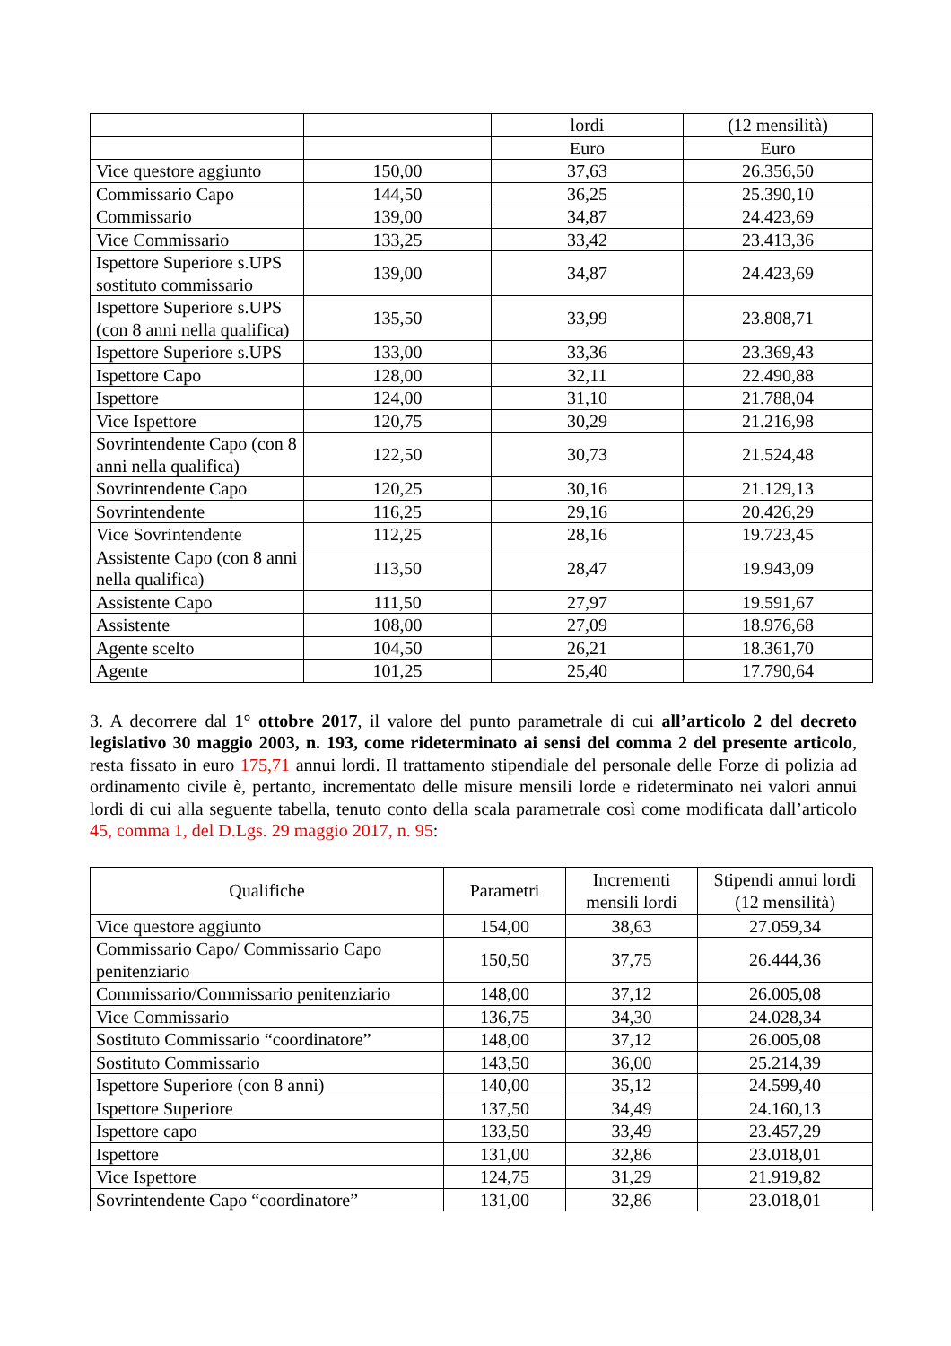| | | lordi | (12 mensilità) |
| | | Euro | Euro |
| Vice questore aggiunto | 150,00 | 37,63 | 26.356,50 |
| Commissario Capo | 144,50 | 36,25 | 25.390,10 |
| Commissario | 139,00 | 34,87 | 24.423,69 |
| Vice Commissario | 133,25 | 33,42 | 23.413,36 |
| Ispettore Superiore s.UPS sostituto commissario | 139,00 | 34,87 | 24.423,69 |
| Ispettore Superiore s.UPS (con 8 anni nella qualifica) | 135,50 | 33,99 | 23.808,71 |
| Ispettore Superiore s.UPS | 133,00 | 33,36 | 23.369,43 |
| Ispettore Capo | 128,00 | 32,11 | 22.490,88 |
| Ispettore | 124,00 | 31,10 | 21.788,04 |
| Vice Ispettore | 120,75 | 30,29 | 21.216,98 |
| Sovrintendente Capo (con 8 anni nella qualifica) | 122,50 | 30,73 | 21.524,48 |
| Sovrintendente Capo | 120,25 | 30,16 | 21.129,13 |
| Sovrintendente | 116,25 | 29,16 | 20.426,29 |
| Vice Sovrintendente | 112,25 | 28,16 | 19.723,45 |
| Assistente Capo (con 8 anni nella qualifica) | 113,50 | 28,47 | 19.943,09 |
| Assistente Capo | 111,50 | 27,97 | 19.591,67 |
| Assistente | 108,00 | 27,09 | 18.976,68 |
| Agente scelto | 104,50 | 26,21 | 18.361,70 |
| Agente | 101,25 | 25,40 | 17.790,64 |
3. A decorrere dal 1° ottobre 2017, il valore del punto parametrale di cui all’articolo 2 del decreto legislativo 30 maggio 2003, n. 193, come rideterminato ai sensi del comma 2 del presente articolo, resta fissato in euro 175,71 annui lordi. Il trattamento stipendiale del personale delle Forze di polizia ad ordinamento civile è, pertanto, incrementato delle misure mensili lorde e rideterminato nei valori annui lordi di cui alla seguente tabella, tenuto conto della scala parametrale così come modificata dall’articolo 45, comma 1, del D.Lgs. 29 maggio 2017, n. 95:
| Qualifiche | Parametri | Incrementi mensili lordi | Stipendi annui lordi (12 mensilità) |
| --- | --- | --- | --- |
| Vice questore aggiunto | 154,00 | 38,63 | 27.059,34 |
| Commissario Capo/ Commissario Capo penitenziario | 150,50 | 37,75 | 26.444,36 |
| Commissario/Commissario penitenziario | 148,00 | 37,12 | 26.005,08 |
| Vice Commissario | 136,75 | 34,30 | 24.028,34 |
| Sostituto Commissario “coordinatore” | 148,00 | 37,12 | 26.005,08 |
| Sostituto Commissario | 143,50 | 36,00 | 25.214,39 |
| Ispettore Superiore (con 8 anni) | 140,00 | 35,12 | 24.599,40 |
| Ispettore Superiore | 137,50 | 34,49 | 24.160,13 |
| Ispettore capo | 133,50 | 33,49 | 23.457,29 |
| Ispettore | 131,00 | 32,86 | 23.018,01 |
| Vice Ispettore | 124,75 | 31,29 | 21.919,82 |
| Sovrintendente Capo “coordinatore” | 131,00 | 32,86 | 23.018,01 |